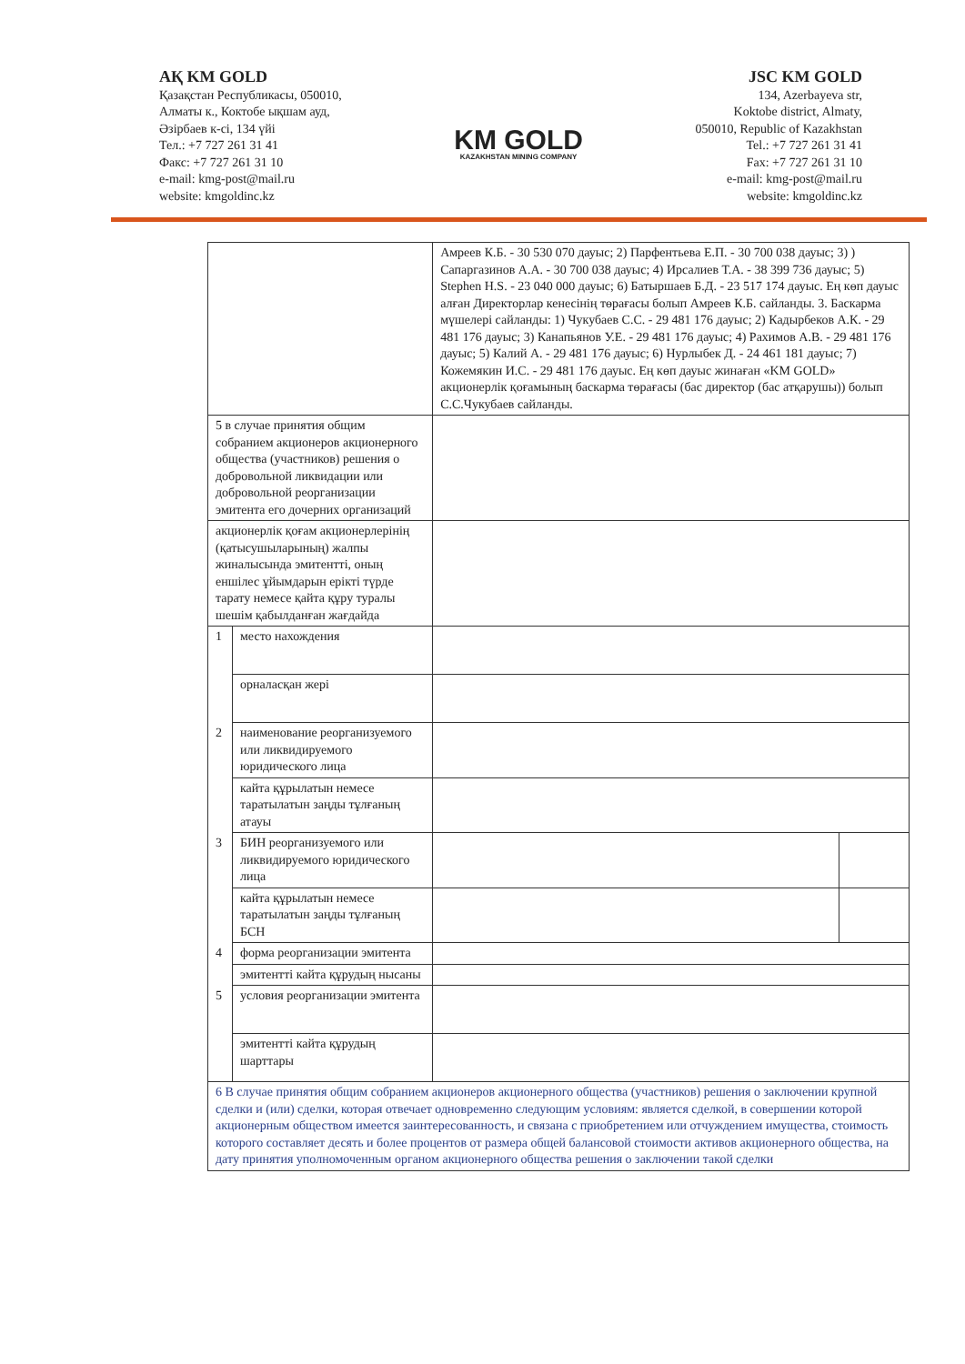АҚ KM GOLD
Қазақстан Республикасы, 050010,
Алматы к., Коктобе ықшам ауд,
Әзірбаев к-сі, 134 үйі
Тел.: +7 727 261 31 41
Факс: +7 727 261 31 10
e-mail: kmg-post@mail.ru
website: kmgoldinc.kz
KM GOLD
KAZAKHSTAN MINING COMPANY
JSC KM GOLD
134, Azerbayeva str,
Koktobe district, Almaty,
050010, Republic of Kazakhstan
Tel.: +7 727 261 31 41
Fax: +7 727 261 31 10
e-mail: kmg-post@mail.ru
website: kmgoldinc.kz
| | | Амреев К.Б. - 30 530 070 дауыс; 2) Парфентьева Е.П. - 30 700 038 дауыс; 3) ) Сапаргазинов А.А. - 30 700 038 дауыс; 4) Ирсалиев Т.А. - 38 399 736 дауыс; 5) Stephen H.S. - 23 040 000 дауыс; 6) Батыршаев Б.Д. - 23 517 174 дауыс. Ең көп дауыс алған Директорлар кенесінің төрағасы болып Амреев К.Б. сайланды. 3. Баскарма мүшелері сайланды: 1) Чукубаев С.С. - 29 481 176 дауыс; 2) Кадырбеков А.К. - 29 481 176 дауыс; 3) Канапьянов У.Е. - 29 481 176 дауыс; 4) Рахимов А.В. - 29 481 176 дауыс; 5) Калий А. - 29 481 176 дауыс; 6) Нурлыбек Д. - 24 461 181 дауыс; 7) Кожемякин И.С. - 29 481 176 дауыс. Ең көп дауыс жинаған «KM GOLD» акционерлік қоғамының баскарма төрағасы (бас директор (бас атқарушы)) болып С.С.Чукубаев сайланды. | |
| 5 в случае принятия общим собранием акционеров акционерного общества (участников) решения о добровольной ликвидации или добровольной реорганизации эмитента его дочерних организаций | | | |
| акционерлік қоғам акционерлерінің (қатысушыларының) жалпы жиналысында эмитентті, оның еншілес ұйымдарын ерікті түрде тарату немесе қайта құру туралы шешім қабылданған жағдайда | | | |
| 1 | место нахождения | | |
| | орналасқан жері | | |
| 2 | наименование реорганизуемого или ликвидируемого юридического лица | | |
| | кайта құрылатын немесе таратылатын заңды тұлғаның атауы | | |
| 3 | БИН реорганизуемого или ликвидируемого юридического лица | | |
| | кайта құрылатын немесе таратылатын заңды тұлғаның БСН | | |
| 4 | форма реорганизации эмитента | | |
| | эмитентті кайта құрудың нысаны | | |
| 5 | условия реорганизации эмитента | | |
| | эмитентті кайта құрудың шарттары | | |
| 6 В случае принятия общим собранием акционеров акционерного общества (участников) решения о заключении крупной сделки и (или) сделки, которая отвечает одновременно следующим условиям: является сделкой, в совершении которой акционерным обществом имеется заинтересованность, и связана с приобретением или отчуждением имущества, стоимость которого составляет десять и более процентов от размера общей балансовой стоимости активов акционерного общества, на дату принятия уполномоченным органом акционерного общества решения о заключении такой сделки | | | |